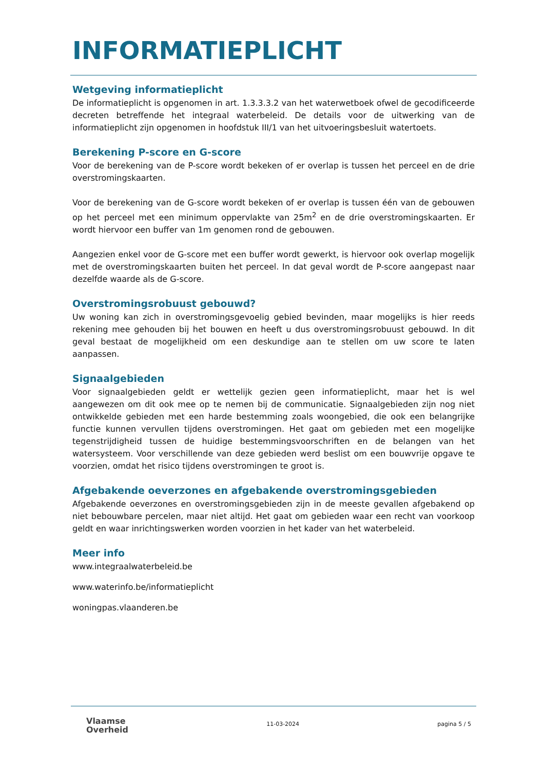INFORMATIEPLICHT
Wetgeving informatieplicht
De informatieplicht is opgenomen in art. 1.3.3.3.2 van het waterwetboek ofwel de gecodificeerde decreten betreffende het integraal waterbeleid. De details voor de uitwerking van de informatieplicht zijn opgenomen in hoofdstuk III/1 van het uitvoeringsbesluit watertoets.
Berekening P-score en G-score
Voor de berekening van de P-score wordt bekeken of er overlap is tussen het perceel en de drie overstromingskaarten.
Voor de berekening van de G-score wordt bekeken of er overlap is tussen één van de gebouwen op het perceel met een minimum oppervlakte van 25m<sup>2</sup> en de drie overstromingskaarten. Er wordt hiervoor een buffer van 1m genomen rond de gebouwen.
Aangezien enkel voor de G-score met een buffer wordt gewerkt, is hiervoor ook overlap mogelijk met de overstromingskaarten buiten het perceel. In dat geval wordt de P-score aangepast naar dezelfde waarde als de G-score.
Overstromingsrobuust gebouwd?
Uw woning kan zich in overstromingsgevoelig gebied bevinden, maar mogelijks is hier reeds rekening mee gehouden bij het bouwen en heeft u dus overstromingsrobuust gebouwd. In dit geval bestaat de mogelijkheid om een deskundige aan te stellen om uw score te laten aanpassen.
Signaalgebieden
Voor signaalgebieden geldt er wettelijk gezien geen informatieplicht, maar het is wel aangewezen om dit ook mee op te nemen bij de communicatie. Signaalgebieden zijn nog niet ontwikkelde gebieden met een harde bestemming zoals woongebied, die ook een belangrijke functie kunnen vervullen tijdens overstromingen. Het gaat om gebieden met een mogelijke tegenstrijdigheid tussen de huidige bestemmingsvoorschriften en de belangen van het watersysteem. Voor verschillende van deze gebieden werd beslist om een bouwvrije opgave te voorzien, omdat het risico tijdens overstromingen te groot is.
Afgebakende oeverzones en afgebakende overstromingsgebieden
Afgebakende oeverzones en overstromingsgebieden zijn in de meeste gevallen afgebakend op niet bebouwbare percelen, maar niet altijd. Het gaat om gebieden waar een recht van voorkoop geldt en waar inrichtingswerken worden voorzien in het kader van het waterbeleid.
Meer info
www.integraalwaterbeleid.be
www.waterinfo.be/informatieplicht
woningpas.vlaanderen.be
Vlaamse
Overheid
11-03-2024 pagina 5 / 5